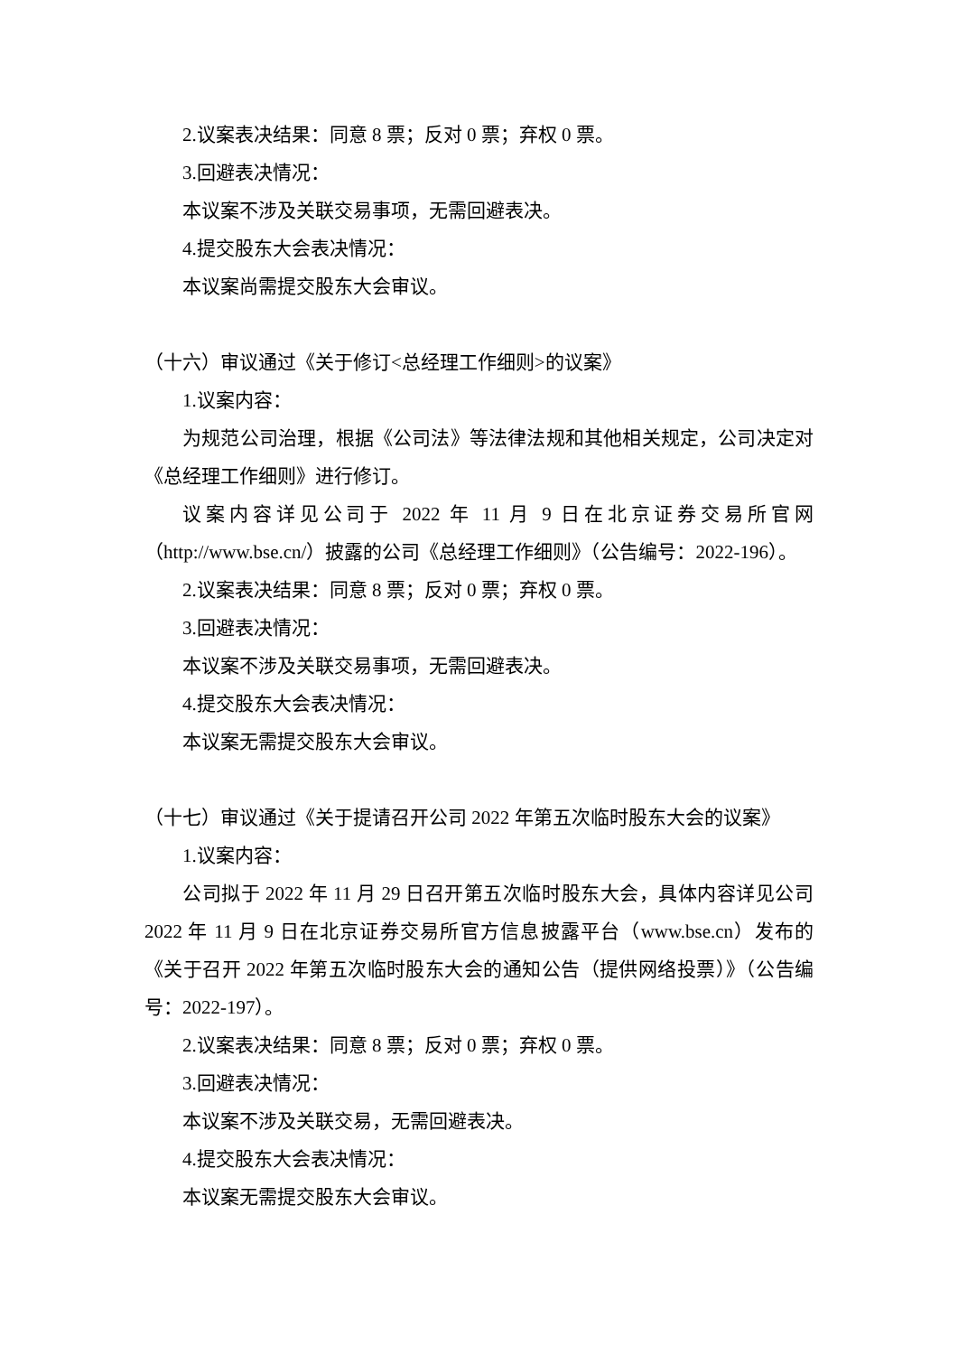2.议案表决结果：同意 8 票；反对 0 票；弃权 0 票。
3.回避表决情况：
本议案不涉及关联交易事项，无需回避表决。
4.提交股东大会表决情况：
本议案尚需提交股东大会审议。
（十六）审议通过《关于修订<总经理工作细则>的议案》
1.议案内容：
为规范公司治理，根据《公司法》等法律法规和其他相关规定，公司决定对《总经理工作细则》进行修订。
议案内容详见公司于 2022 年 11 月 9 日在北京证券交易所官网（http://www.bse.cn/）披露的公司《总经理工作细则》（公告编号：2022-196）。
2.议案表决结果：同意 8 票；反对 0 票；弃权 0 票。
3.回避表决情况：
本议案不涉及关联交易事项，无需回避表决。
4.提交股东大会表决情况：
本议案无需提交股东大会审议。
（十七）审议通过《关于提请召开公司 2022 年第五次临时股东大会的议案》
1.议案内容：
公司拟于 2022 年 11 月 29 日召开第五次临时股东大会，具体内容详见公司 2022 年 11 月 9 日在北京证券交易所官方信息披露平台（www.bse.cn）发布的《关于召开 2022 年第五次临时股东大会的通知公告（提供网络投票）》（公告编号：2022-197）。
2.议案表决结果：同意 8 票；反对 0 票；弃权 0 票。
3.回避表决情况：
本议案不涉及关联交易，无需回避表决。
4.提交股东大会表决情况：
本议案无需提交股东大会审议。